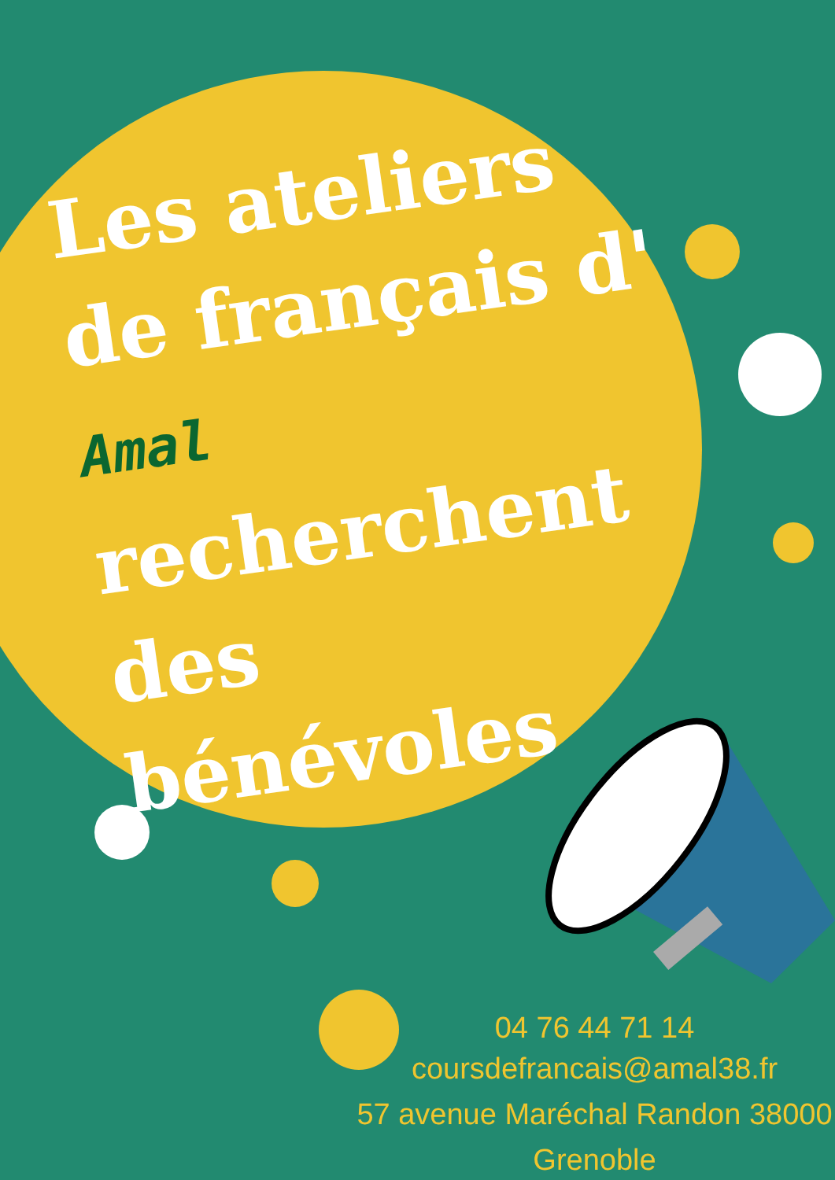Les ateliers de français d' Amal recherchent des bénévoles
04 76 44 71 14
coursdefrancais@amal38.fr
57 avenue Maréchal Randon 38000
Grenoble